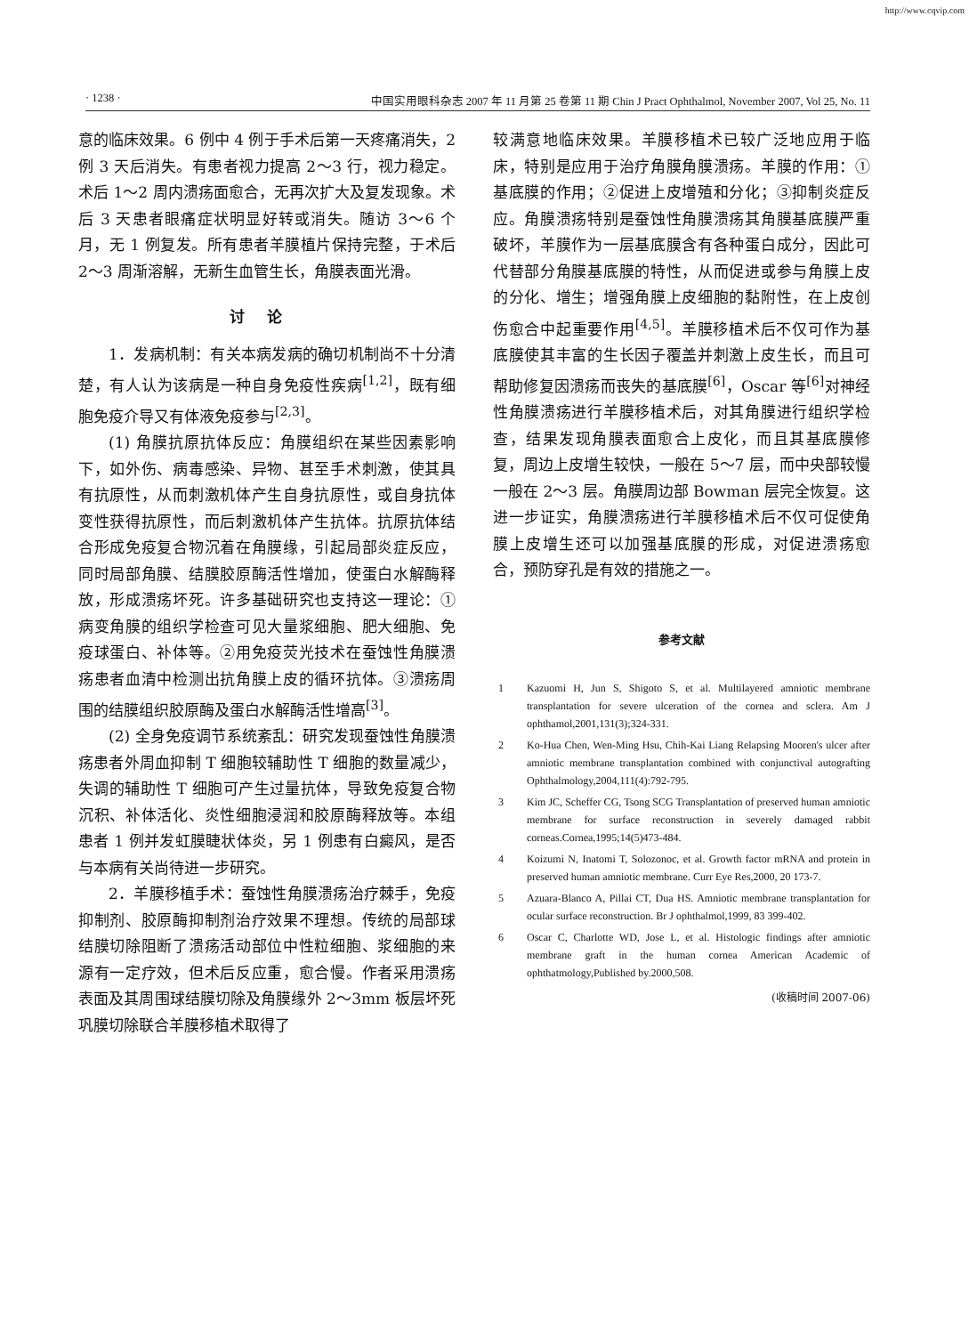http://www.cqvip.com
· 1238 · 中国实用眼科杂志 2007 年 11 月第 25 卷第 11 期 Chin J Pract Ophthalmol, November 2007, Vol 25, No. 11
意的临床效果。6 例中 4 例于手术后第一天疼痛消失，2 例 3 天后消失。有患者视力提高 2～3 行，视力稳定。术后 1～2 周内溃疡面愈合，无再次扩大及复发现象。术后 3 天患者眼痛症状明显好转或消失。随访 3～6 个月，无 1 例复发。所有患者羊膜植片保持完整，于术后 2～3 周渐溶解，无新生血管生长，角膜表面光滑。
讨论
1．发病机制：有关本病发病的确切机制尚不十分清楚，有人认为该病是一种自身免疫性疾病<sup>[1,2]</sup>，既有细胞免疫介导又有体液免疫参与<sup>[2,3]</sup>。
(1) 角膜抗原抗体反应：角膜组织在某些因素影响下，如外伤、病毒感染、异物、甚至手术刺激，使其具有抗原性，从而刺激机体产生自身抗原性，或自身抗体变性获得抗原性，而后刺激机体产生抗体。抗原抗体结合形成免疫复合物沉着在角膜缘，引起局部炎症反应，同时局部角膜、结膜胶原酶活性增加，使蛋白水解酶释放，形成溃疡坏死。许多基础研究也支持这一理论：①病变角膜的组织学检查可见大量浆细胞、肥大细胞、免疫球蛋白、补体等。②用免疫荧光技术在蚕蚀性角膜溃疡患者血清中检测出抗角膜上皮的循环抗体。③溃疡周围的结膜组织胶原酶及蛋白水解酶活性增高<sup>[3]</sup>。
(2) 全身免疫调节系统紊乱：研究发现蚕蚀性角膜溃疡患者外周血抑制 T 细胞较辅助性 T 细胞的数量减少，失调的辅助性 T 细胞可产生过量抗体，导致免疫复合物沉积、补体活化、炎性细胞浸润和胶原酶释放等。本组患者 1 例并发虹膜睫状体炎，另 1 例患有白癜风，是否与本病有关尚待进一步研究。
2．羊膜移植手术：蚕蚀性角膜溃疡治疗棘手，免疫抑制剂、胶原酶抑制剂治疗效果不理想。传统的局部球结膜切除阻断了溃疡活动部位中性粒细胞、浆细胞的来源有一定疗效，但术后反应重，愈合慢。作者采用溃疡表面及其周围球结膜切除及角膜缘外 2～3mm 板层坏死巩膜切除联合羊膜移植术取得了
较满意地临床效果。羊膜移植术已较广泛地应用于临床，特别是应用于治疗角膜角膜溃疡。羊膜的作用：①基底膜的作用；②促进上皮增殖和分化；③抑制炎症反应。角膜溃疡特别是蚕蚀性角膜溃疡其角膜基底膜严重破坏，羊膜作为一层基底膜含有各种蛋白成分，因此可代替部分角膜基底膜的特性，从而促进或参与角膜上皮的分化、增生；增强角膜上皮细胞的黏附性，在上皮创伤愈合中起重要作用<sup>[4,5]</sup>。羊膜移植术后不仅可作为基底膜使其丰富的生长因子覆盖并刺激上皮生长，而且可帮助修复因溃疡而丧失的基底膜<sup>[6]</sup>，Oscar 等<sup>[6]</sup>对神经性角膜溃疡进行羊膜移植术后，对其角膜进行组织学检查，结果发现角膜表面愈合上皮化，而且其基底膜修复，周边上皮增生较快，一般在 5～7 层，而中央部较慢一般在 2～3 层。角膜周边部 Bowman 层完全恢复。这进一步证实，角膜溃疡进行羊膜移植术后不仅可促使角膜上皮增生还可以加强基底膜的形成，对促进溃疡愈合，预防穿孔是有效的措施之一。
参考文献
1 Kazuomi H, Jun S, Shigoto S, et al. Multilayered amniotic membrane transplantation for severe ulceration of the cornea and sclera. Am J ophthamol,2001,131(3);324-331.
2 Ko-Hua Chen, Wen-Ming Hsu, Chih-Kai Liang Relapsing Mooren's ulcer after amniotic membrane transplantation combined with conjunctival autografting Ophthalmology,2004,111(4):792-795.
3 Kim JC, Scheffer CG, Tsong SCG Transplantation of preserved human amniotic membrane for surface reconstruction in severely damaged rabbit corneas.Cornea,1995;14(5)473-484.
4 Koizumi N, Inatomi T, Solozonoc, et al. Growth factor mRNA and protein in preserved human amniotic membrane. Curr Eye Res,2000, 20 173-7.
5 Azuara-Blanco A, Pillai CT, Dua HS. Amniotic membrane transplantation for ocular surface reconstruction. Br J ophthalmol,1999, 83 399-402.
6 Oscar C, Charlotte WD, Jose L, et al. Histologic findings after amniotic membrane graft in the human cornea American Academic of ophthatmology,Published by.2000,508.
(收稿时间 2007-06)